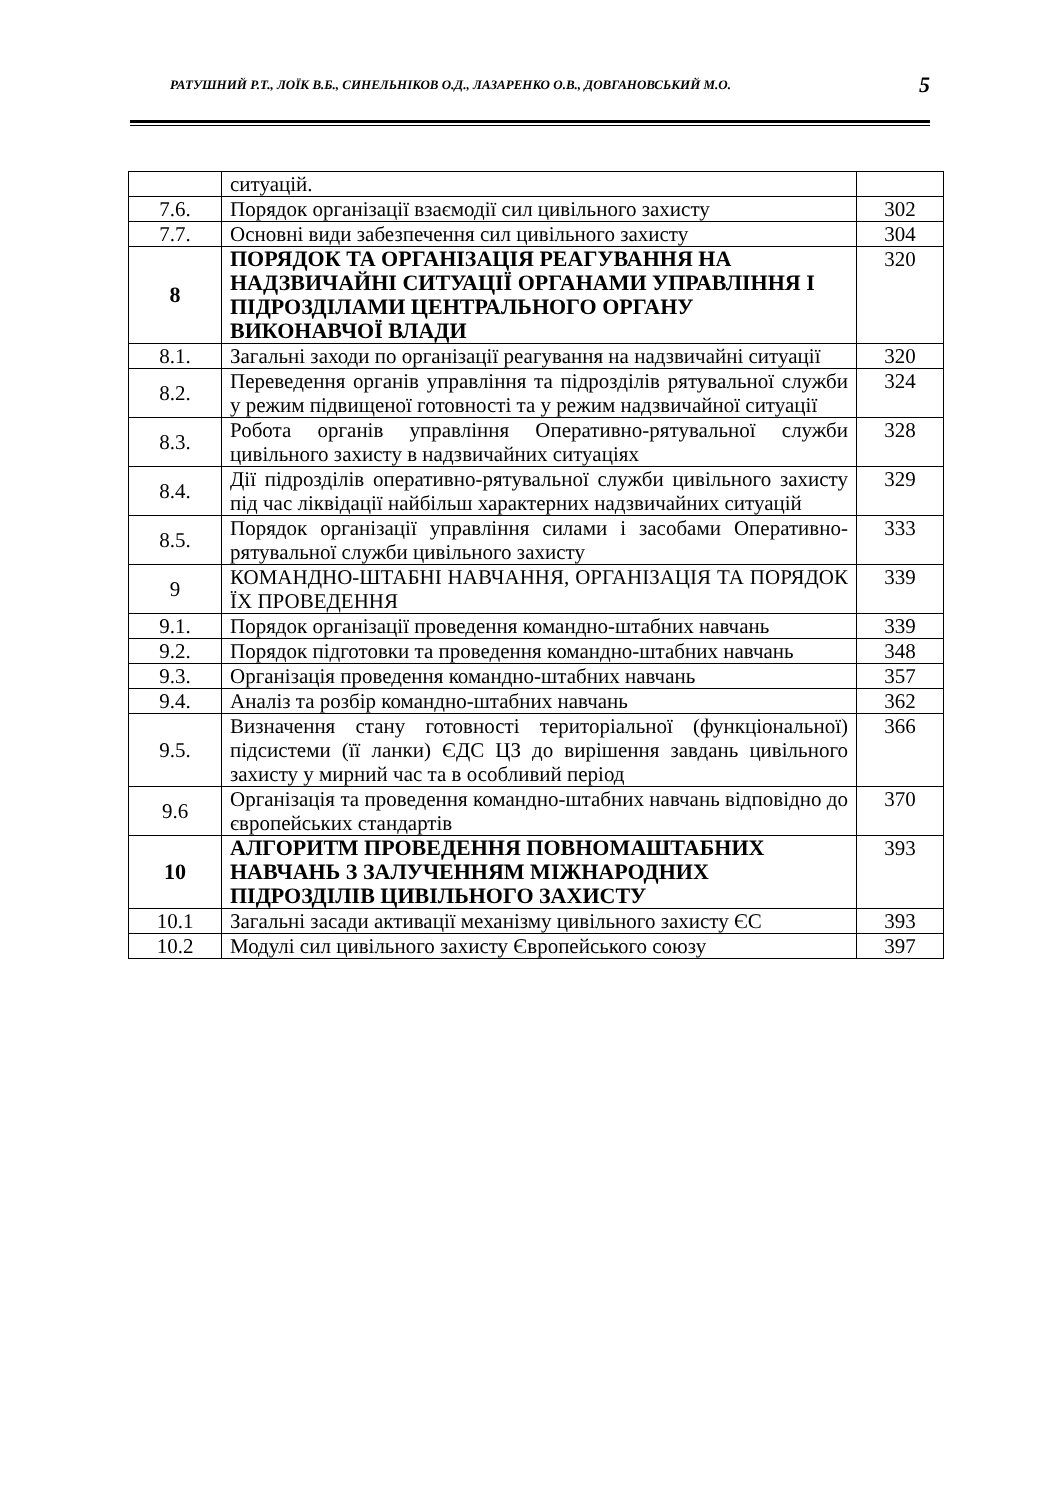РАТУШНИЙ Р.Т., ЛОЇК В.Б., СИНЕЛЬНІКОВ О.Д., ЛАЗАРЕНКО О.В., ДОВГАНОВСЬКИЙ М.О. 5
| | ситуацій. | |
| 7.6. | Порядок організації взаємодії сил цивільного захисту | 302 |
| 7.7. | Основні види забезпечення сил цивільного захисту | 304 |
| 8 | ПОРЯДОК ТА ОРГАНІЗАЦІЯ РЕАГУВАННЯ НА НАДЗВИЧАЙНІ СИТУАЦІЇ ОРГАНАМИ УПРАВЛІННЯ І ПІДРОЗДІЛАМИ ЦЕНТРАЛЬНОГО ОРГАНУ ВИКОНАВЧОЇ ВЛАДИ | 320 |
| 8.1. | Загальні заходи по організації реагування на надзвичайні ситуації | 320 |
| 8.2. | Переведення органів управління та підрозділів рятувальної служби у режим підвищеної готовності та у режим надзвичайної ситуації | 324 |
| 8.3. | Робота органів управління Оперативно-рятувальної служби цивільного захисту в надзвичайних ситуаціях | 328 |
| 8.4. | Дії підрозділів оперативно-рятувальної служби цивільного захисту під час ліквідації найбільш характерних надзвичайних ситуацій | 329 |
| 8.5. | Порядок організації управління силами і засобами Оперативно-рятувальної служби цивільного захисту | 333 |
| 9 | КОМАНДНО-ШТАБНІ НАВЧАННЯ, ОРГАНІЗАЦІЯ ТА ПОРЯДОК ЇХ ПРОВЕДЕННЯ | 339 |
| 9.1. | Порядок організації проведення командно-штабних навчань | 339 |
| 9.2. | Порядок підготовки та проведення командно-штабних навчань | 348 |
| 9.3. | Організація проведення командно-штабних навчань | 357 |
| 9.4. | Аналіз та розбір командно-штабних навчань | 362 |
| 9.5. | Визначення стану готовності територіальної (функціональної) підсистеми (її ланки) ЄДС ЦЗ до вирішення завдань цивільного захисту у мирний час та в особливий період | 366 |
| 9.6 | Організація та проведення командно-штабних навчань відповідно до європейських стандартів | 370 |
| 10 | АЛГОРИТМ ПРОВЕДЕННЯ ПОВНОМАШТАБНИХ НАВЧАНЬ З ЗАЛУЧЕННЯМ МІЖНАРОДНИХ ПІДРОЗДІЛІВ ЦИВІЛЬНОГО ЗАХИСТУ | 393 |
| 10.1 | Загальні засади активації механізму цивільного захисту ЄС | 393 |
| 10.2 | Модулі сил цивільного захисту Європейського союзу | 397 |